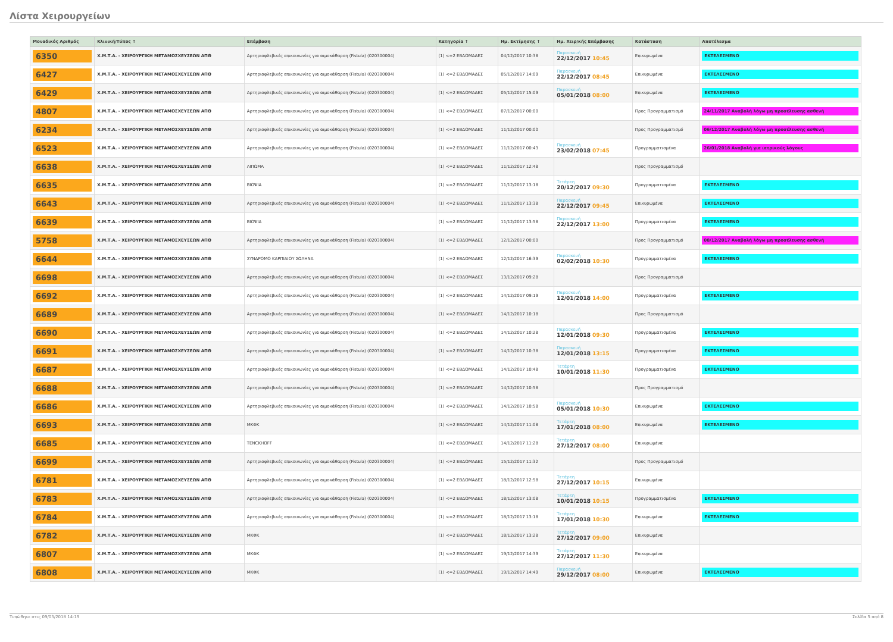Λίστα Χειρουργείων
| Μοναδικός Αριθμός | Κλινική/Τύπος ↑ | Επέμβαση | Κατηγορία ↑ | Ημ. Εκτίμησης ↑ | Ημ. Χειρ/κής Επέμβασης | Κατάσταση | Αποτέλεσμα |
| --- | --- | --- | --- | --- | --- | --- | --- |
| 6350 | Χ.Μ.Τ.Α. - ΧΕΙΡΟΥΡΓΙΚΗ ΜΕΤΑΜΟΣΧΕΥΣΕΩΝ ΑΠΘ | Αρτηριοφλεβικές επικοινωνίες για αιμοκάθαρση (Fistula) (020300004) | (1) <=2 ΕΒΔΟΜΑΔΕΣ | 04/12/2017 10:38 | Παρασκευή 22/12/2017 10:45 | Επικυρωμένα | ΕΚΤΕΛΕΣΜΕΝΟ |
| 6427 | Χ.Μ.Τ.Α. - ΧΕΙΡΟΥΡΓΙΚΗ ΜΕΤΑΜΟΣΧΕΥΣΕΩΝ ΑΠΘ | Αρτηριοφλεβικές επικοινωνίες για αιμοκάθαρση (Fistula) (020300004) | (1) <=2 ΕΒΔΟΜΑΔΕΣ | 05/12/2017 14:09 | Παρασκευή 22/12/2017 08:45 | Επικυρωμένα | ΕΚΤΕΛΕΣΜΕΝΟ |
| 6429 | Χ.Μ.Τ.Α. - ΧΕΙΡΟΥΡΓΙΚΗ ΜΕΤΑΜΟΣΧΕΥΣΕΩΝ ΑΠΘ | Αρτηριοφλεβικές επικοινωνίες για αιμοκάθαρση (Fistula) (020300004) | (1) <=2 ΕΒΔΟΜΑΔΕΣ | 05/12/2017 15:09 | Παρασκευή 05/01/2018 08:00 | Επικυρωμένα | ΕΚΤΕΛΕΣΜΕΝΟ |
| 4807 | Χ.Μ.Τ.Α. - ΧΕΙΡΟΥΡΓΙΚΗ ΜΕΤΑΜΟΣΧΕΥΣΕΩΝ ΑΠΘ | Αρτηριοφλεβικές επικοινωνίες για αιμοκάθαρση (Fistula) (020300004) | (1) <=2 ΕΒΔΟΜΑΔΕΣ | 07/12/2017 00:00 | | Προς Προγραμματισμό | 24/11/2017 Αναβολή λόγω μη προσέλευσης ασθενή |
| 6234 | Χ.Μ.Τ.Α. - ΧΕΙΡΟΥΡΓΙΚΗ ΜΕΤΑΜΟΣΧΕΥΣΕΩΝ ΑΠΘ | Αρτηριοφλεβικές επικοινωνίες για αιμοκάθαρση (Fistula) (020300004) | (1) <=2 ΕΒΔΟΜΑΔΕΣ | 11/12/2017 00:00 | | Προς Προγραμματισμό | 06/12/2017 Αναβολή λόγω μη προσέλευσης ασθενή |
| 6523 | Χ.Μ.Τ.Α. - ΧΕΙΡΟΥΡΓΙΚΗ ΜΕΤΑΜΟΣΧΕΥΣΕΩΝ ΑΠΘ | Αρτηριοφλεβικές επικοινωνίες για αιμοκάθαρση (Fistula) (020300004) | (1) <=2 ΕΒΔΟΜΑΔΕΣ | 11/12/2017 00:43 | Παρασκευή 23/02/2018 07:45 | Προγραμματισμένα | 26/01/2018 Αναβολή για ιατρικούς λόγους |
| 6638 | Χ.Μ.Τ.Α. - ΧΕΙΡΟΥΡΓΙΚΗ ΜΕΤΑΜΟΣΧΕΥΣΕΩΝ ΑΠΘ | ΛΙΠΩΜΑ | (1) <=2 ΕΒΔΟΜΑΔΕΣ | 11/12/2017 12:48 | | Προς Προγραμματισμό | |
| 6635 | Χ.Μ.Τ.Α. - ΧΕΙΡΟΥΡΓΙΚΗ ΜΕΤΑΜΟΣΧΕΥΣΕΩΝ ΑΠΘ | ΒΙΟΨΙΑ | (1) <=2 ΕΒΔΟΜΑΔΕΣ | 11/12/2017 13:18 | Τετάρτη 20/12/2017 09:30 | Προγραμματισμένα | ΕΚΤΕΛΕΣΜΕΝΟ |
| 6643 | Χ.Μ.Τ.Α. - ΧΕΙΡΟΥΡΓΙΚΗ ΜΕΤΑΜΟΣΧΕΥΣΕΩΝ ΑΠΘ | Αρτηριοφλεβικές επικοινωνίες για αιμοκάθαρση (Fistula) (020300004) | (1) <=2 ΕΒΔΟΜΑΔΕΣ | 11/12/2017 13:38 | Παρασκευή 22/12/2017 09:45 | Επικυρωμένα | ΕΚΤΕΛΕΣΜΕΝΟ |
| 6639 | Χ.Μ.Τ.Α. - ΧΕΙΡΟΥΡΓΙΚΗ ΜΕΤΑΜΟΣΧΕΥΣΕΩΝ ΑΠΘ | ΒΙΟΨΙΑ | (1) <=2 ΕΒΔΟΜΑΔΕΣ | 11/12/2017 13:58 | Παρασκευή 22/12/2017 13:00 | Προγραμματισμένα | ΕΚΤΕΛΕΣΜΕΝΟ |
| 5758 | Χ.Μ.Τ.Α. - ΧΕΙΡΟΥΡΓΙΚΗ ΜΕΤΑΜΟΣΧΕΥΣΕΩΝ ΑΠΘ | Αρτηριοφλεβικές επικοινωνίες για αιμοκάθαρση (Fistula) (020300004) | (1) <=2 ΕΒΔΟΜΑΔΕΣ | 12/12/2017 00:00 | | Προς Προγραμματισμό | 08/12/2017 Αναβολή λόγω μη προσέλευσης ασθενή |
| 6644 | Χ.Μ.Τ.Α. - ΧΕΙΡΟΥΡΓΙΚΗ ΜΕΤΑΜΟΣΧΕΥΣΕΩΝ ΑΠΘ | ΣΥΝΔΡΟΜΟ ΚΑΡΠΙΑΙΟΥ ΣΩΛΗΝΑ | (1) <=2 ΕΒΔΟΜΑΔΕΣ | 12/12/2017 16:39 | Παρασκευή 02/02/2018 10:30 | Προγραμματισμένα | ΕΚΤΕΛΕΣΜΕΝΟ |
| 6698 | Χ.Μ.Τ.Α. - ΧΕΙΡΟΥΡΓΙΚΗ ΜΕΤΑΜΟΣΧΕΥΣΕΩΝ ΑΠΘ | Αρτηριοφλεβικές επικοινωνίες για αιμοκάθαρση (Fistula) (020300004) | (1) <=2 ΕΒΔΟΜΑΔΕΣ | 13/12/2017 09:28 | | Προς Προγραμματισμό | |
| 6692 | Χ.Μ.Τ.Α. - ΧΕΙΡΟΥΡΓΙΚΗ ΜΕΤΑΜΟΣΧΕΥΣΕΩΝ ΑΠΘ | Αρτηριοφλεβικές επικοινωνίες για αιμοκάθαρση (Fistula) (020300004) | (1) <=2 ΕΒΔΟΜΑΔΕΣ | 14/12/2017 09:19 | Παρασκευή 12/01/2018 14:00 | Προγραμματισμένα | ΕΚΤΕΛΕΣΜΕΝΟ |
| 6689 | Χ.Μ.Τ.Α. - ΧΕΙΡΟΥΡΓΙΚΗ ΜΕΤΑΜΟΣΧΕΥΣΕΩΝ ΑΠΘ | Αρτηριοφλεβικές επικοινωνίες για αιμοκάθαρση (Fistula) (020300004) | (1) <=2 ΕΒΔΟΜΑΔΕΣ | 14/12/2017 10:18 | | Προς Προγραμματισμό | |
| 6690 | Χ.Μ.Τ.Α. - ΧΕΙΡΟΥΡΓΙΚΗ ΜΕΤΑΜΟΣΧΕΥΣΕΩΝ ΑΠΘ | Αρτηριοφλεβικές επικοινωνίες για αιμοκάθαρση (Fistula) (020300004) | (1) <=2 ΕΒΔΟΜΑΔΕΣ | 14/12/2017 10:28 | Παρασκευή 12/01/2018 09:30 | Προγραμματισμένα | ΕΚΤΕΛΕΣΜΕΝΟ |
| 6691 | Χ.Μ.Τ.Α. - ΧΕΙΡΟΥΡΓΙΚΗ ΜΕΤΑΜΟΣΧΕΥΣΕΩΝ ΑΠΘ | Αρτηριοφλεβικές επικοινωνίες για αιμοκάθαρση (Fistula) (020300004) | (1) <=2 ΕΒΔΟΜΑΔΕΣ | 14/12/2017 10:38 | Παρασκευή 12/01/2018 13:15 | Προγραμματισμένα | ΕΚΤΕΛΕΣΜΕΝΟ |
| 6687 | Χ.Μ.Τ.Α. - ΧΕΙΡΟΥΡΓΙΚΗ ΜΕΤΑΜΟΣΧΕΥΣΕΩΝ ΑΠΘ | Αρτηριοφλεβικές επικοινωνίες για αιμοκάθαρση (Fistula) (020300004) | (1) <=2 ΕΒΔΟΜΑΔΕΣ | 14/12/2017 10:48 | Τετάρτη 10/01/2018 11:30 | Προγραμματισμένα | ΕΚΤΕΛΕΣΜΕΝΟ |
| 6688 | Χ.Μ.Τ.Α. - ΧΕΙΡΟΥΡΓΙΚΗ ΜΕΤΑΜΟΣΧΕΥΣΕΩΝ ΑΠΘ | Αρτηριοφλεβικές επικοινωνίες για αιμοκάθαρση (Fistula) (020300004) | (1) <=2 ΕΒΔΟΜΑΔΕΣ | 14/12/2017 10:58 | | Προς Προγραμματισμό | |
| 6686 | Χ.Μ.Τ.Α. - ΧΕΙΡΟΥΡΓΙΚΗ ΜΕΤΑΜΟΣΧΕΥΣΕΩΝ ΑΠΘ | Αρτηριοφλεβικές επικοινωνίες για αιμοκάθαρση (Fistula) (020300004) | (1) <=2 ΕΒΔΟΜΑΔΕΣ | 14/12/2017 10:58 | Παρασκευή 05/01/2018 10:30 | Επικυρωμένα | ΕΚΤΕΛΕΣΜΕΝΟ |
| 6693 | Χ.Μ.Τ.Α. - ΧΕΙΡΟΥΡΓΙΚΗ ΜΕΤΑΜΟΣΧΕΥΣΕΩΝ ΑΠΘ | ΜΚΦΚ | (1) <=2 ΕΒΔΟΜΑΔΕΣ | 14/12/2017 11:08 | Τετάρτη 17/01/2018 08:00 | Επικυρωμένα | ΕΚΤΕΛΕΣΜΕΝΟ |
| 6685 | Χ.Μ.Τ.Α. - ΧΕΙΡΟΥΡΓΙΚΗ ΜΕΤΑΜΟΣΧΕΥΣΕΩΝ ΑΠΘ | TENCKHOFF | (1) <=2 ΕΒΔΟΜΑΔΕΣ | 14/12/2017 11:28 | Τετάρτη 27/12/2017 08:00 | Επικυρωμένα | |
| 6699 | Χ.Μ.Τ.Α. - ΧΕΙΡΟΥΡΓΙΚΗ ΜΕΤΑΜΟΣΧΕΥΣΕΩΝ ΑΠΘ | Αρτηριοφλεβικές επικοινωνίες για αιμοκάθαρση (Fistula) (020300004) | (1) <=2 ΕΒΔΟΜΑΔΕΣ | 15/12/2017 11:32 | | Προς Προγραμματισμό | |
| 6781 | Χ.Μ.Τ.Α. - ΧΕΙΡΟΥΡΓΙΚΗ ΜΕΤΑΜΟΣΧΕΥΣΕΩΝ ΑΠΘ | Αρτηριοφλεβικές επικοινωνίες για αιμοκάθαρση (Fistula) (020300004) | (1) <=2 ΕΒΔΟΜΑΔΕΣ | 18/12/2017 12:58 | Τετάρτη 27/12/2017 10:15 | Επικυρωμένα | |
| 6783 | Χ.Μ.Τ.Α. - ΧΕΙΡΟΥΡΓΙΚΗ ΜΕΤΑΜΟΣΧΕΥΣΕΩΝ ΑΠΘ | Αρτηριοφλεβικές επικοινωνίες για αιμοκάθαρση (Fistula) (020300004) | (1) <=2 ΕΒΔΟΜΑΔΕΣ | 18/12/2017 13:08 | Τετάρτη 10/01/2018 10:15 | Προγραμματισμένα | ΕΚΤΕΛΕΣΜΕΝΟ |
| 6784 | Χ.Μ.Τ.Α. - ΧΕΙΡΟΥΡΓΙΚΗ ΜΕΤΑΜΟΣΧΕΥΣΕΩΝ ΑΠΘ | Αρτηριοφλεβικές επικοινωνίες για αιμοκάθαρση (Fistula) (020300004) | (1) <=2 ΕΒΔΟΜΑΔΕΣ | 18/12/2017 13:18 | Τετάρτη 17/01/2018 10:30 | Επικυρωμένα | ΕΚΤΕΛΕΣΜΕΝΟ |
| 6782 | Χ.Μ.Τ.Α. - ΧΕΙΡΟΥΡΓΙΚΗ ΜΕΤΑΜΟΣΧΕΥΣΕΩΝ ΑΠΘ | ΜΚΦΚ | (1) <=2 ΕΒΔΟΜΑΔΕΣ | 18/12/2017 13:28 | Τετάρτη 27/12/2017 09:00 | Επικυρωμένα | |
| 6807 | Χ.Μ.Τ.Α. - ΧΕΙΡΟΥΡΓΙΚΗ ΜΕΤΑΜΟΣΧΕΥΣΕΩΝ ΑΠΘ | ΜΚΦΚ | (1) <=2 ΕΒΔΟΜΑΔΕΣ | 19/12/2017 14:39 | Τετάρτη 27/12/2017 11:30 | Επικυρωμένα | |
| 6808 | Χ.Μ.Τ.Α. - ΧΕΙΡΟΥΡΓΙΚΗ ΜΕΤΑΜΟΣΧΕΥΣΕΩΝ ΑΠΘ | ΜΚΦΚ | (1) <=2 ΕΒΔΟΜΑΔΕΣ | 19/12/2017 14:49 | Παρασκευή 29/12/2017 08:00 | Επικυρωμένα | ΕΚΤΕΛΕΣΜΕΝΟ |
Τυπώθηκε στις 09/03/2018 14:19 Σελίδα 5 από 8